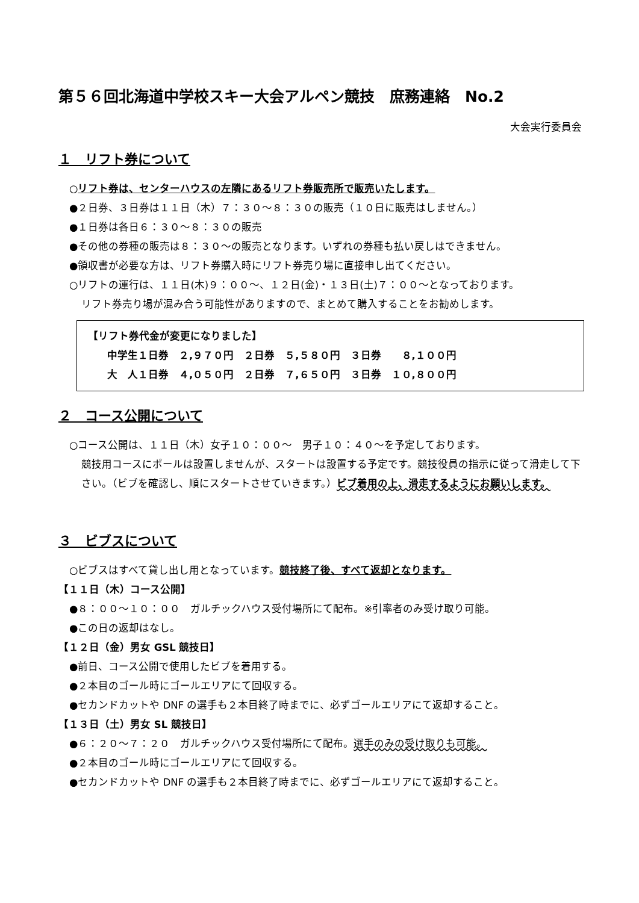第５６回北海道中学校スキー大会アルペン競技　庶務連絡　No.2
大会実行委員会
１　リフト券について
○リフト券は、センターハウスの左隣にあるリフト券販売所で販売いたします。
●２日券、３日券は１１日（木）７：３０～８：３０の販売（１０日に販売はしません。）
●１日券は各日６：３０～８：３０の販売
●その他の券種の販売は８：３０～の販売となります。いずれの券種も払い戻しはできません。
●領収書が必要な方は、リフト券購入時にリフト券売り場に直接申し出てください。
○リフトの運行は、１１日(木)９：００～、１２日(金)・１３日(土)７：００～となっております。
リフト券売り場が混み合う可能性がありますので、まとめて購入することをお勧めします。
【リフト券代金が変更になりました】
中学生１日券　２,９７０円　２日券　５,５８０円　３日券　　８,１００円
大　人１日券　４,０５０円　２日券　７,６５０円　３日券　１０,８００円
２　コース公開について
○コース公開は、１１日（木）女子１０：００～　男子１０：４０～を予定しております。
競技用コースにポールは設置しませんが、スタートは設置する予定です。競技役員の指示に従って滑走して下さい。（ビブを確認し、順にスタートさせていきます。）ビブ着用の上、滑走するようにお願いします。
３　ビブスについて
○ビブスはすべて貸し出し用となっています。競技終了後、すべて返却となります。
【１１日（木）コース公開】
●８：００～１０：００　ガルチックハウス受付場所にて配布。※引率者のみ受け取り可能。
●この日の返却はなし。
【１２日（金）男女 GSL 競技日】
●前日、コース公開で使用したビブを着用する。
●２本目のゴール時にゴールエリアにて回収する。
●セカンドカットや DNF の選手も２本目終了時までに、必ずゴールエリアにて返却すること。
【１３日（土）男女 SL 競技日】
●６：２０～７：２０　ガルチックハウス受付場所にて配布。選手のみの受け取りも可能。
●２本目のゴール時にゴールエリアにて回収する。
●セカンドカットや DNF の選手も２本目終了時までに、必ずゴールエリアにて返却すること。